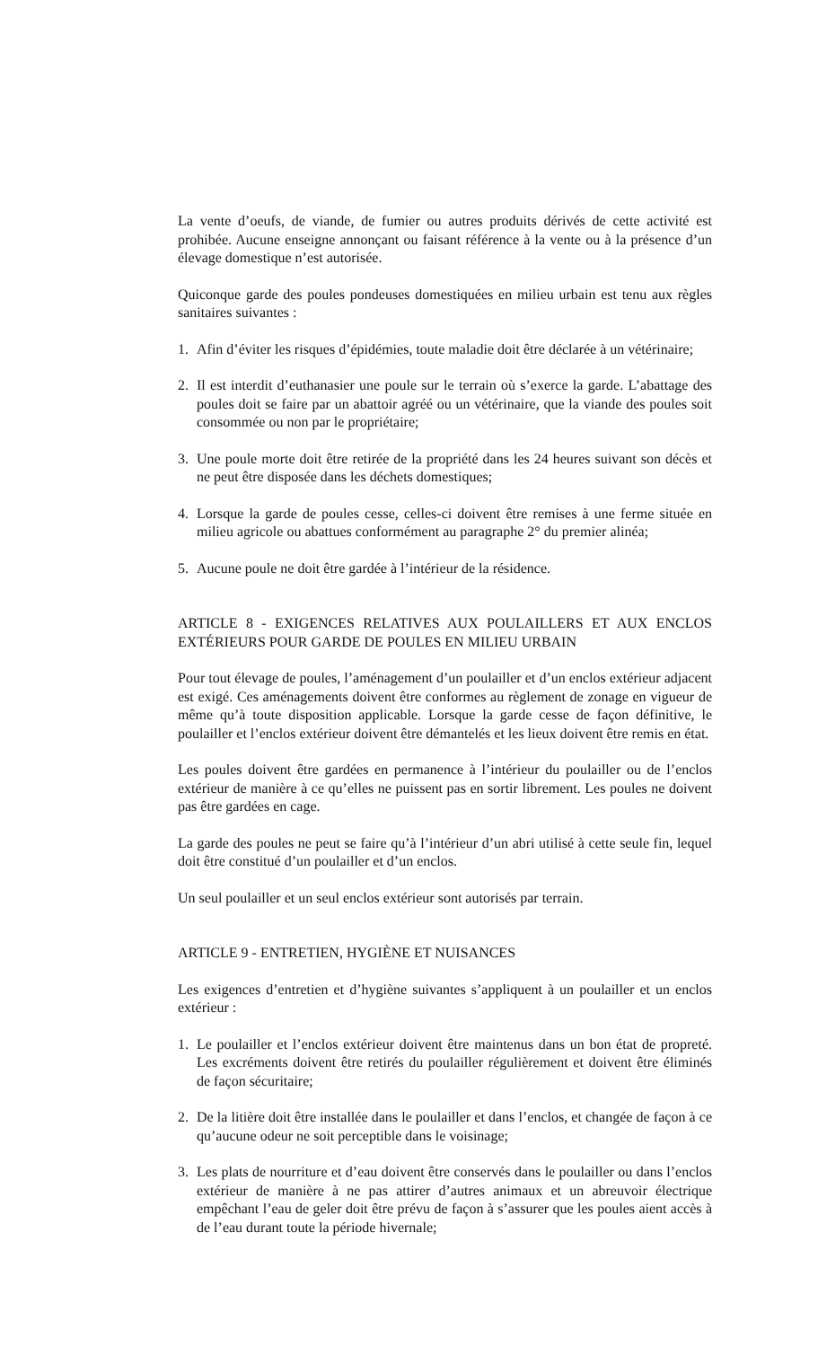La vente d’oeufs, de viande, de fumier ou autres produits dérivés de cette activité est prohibée. Aucune enseigne annonçant ou faisant référence à la vente ou à la présence d’un élevage domestique n’est autorisée.
Quiconque garde des poules pondeuses domestiquées en milieu urbain est tenu aux règles sanitaires suivantes :
1. Afin d’éviter les risques d’épidémies, toute maladie doit être déclarée à un vétérinaire;
2. Il est interdit d’euthanasier une poule sur le terrain où s’exerce la garde. L’abattage des poules doit se faire par un abattoir agréé ou un vétérinaire, que la viande des poules soit consommée ou non par le propriétaire;
3. Une poule morte doit être retirée de la propriété dans les 24 heures suivant son décès et ne peut être disposée dans les déchets domestiques;
4. Lorsque la garde de poules cesse, celles-ci doivent être remises à une ferme située en milieu agricole ou abattues conformément au paragraphe 2° du premier alinéa;
5. Aucune poule ne doit être gardée à l’intérieur de la résidence.
ARTICLE 8 - EXIGENCES RELATIVES AUX POULAILLERS ET AUX ENCLOS EXTÉRIEURS POUR GARDE DE POULES EN MILIEU URBAIN
Pour tout élevage de poules, l’aménagement d’un poulailler et d’un enclos extérieur adjacent est exigé. Ces aménagements doivent être conformes au règlement de zonage en vigueur de même qu’à toute disposition applicable. Lorsque la garde cesse de façon définitive, le poulailler et l’enclos extérieur doivent être démantelés et les lieux doivent être remis en état.
Les poules doivent être gardées en permanence à l’intérieur du poulailler ou de l’enclos extérieur de manière à ce qu’elles ne puissent pas en sortir librement. Les poules ne doivent pas être gardées en cage.
La garde des poules ne peut se faire qu’à l’intérieur d’un abri utilisé à cette seule fin, lequel doit être constitué d’un poulailler et d’un enclos.
Un seul poulailler et un seul enclos extérieur sont autorisés par terrain.
ARTICLE 9 - ENTRETIEN, HYGIÈNE ET NUISANCES
Les exigences d’entretien et d’hygiène suivantes s’appliquent à un poulailler et un enclos extérieur :
1. Le poulailler et l’enclos extérieur doivent être maintenus dans un bon état de propreté. Les excréments doivent être retirés du poulailler régulièrement et doivent être éliminés de façon sécuritaire;
2. De la litière doit être installée dans le poulailler et dans l’enclos, et changée de façon à ce qu’aucune odeur ne soit perceptible dans le voisinage;
3. Les plats de nourriture et d’eau doivent être conservés dans le poulailler ou dans l’enclos extérieur de manière à ne pas attirer d’autres animaux et un abreuvoir électrique empêchant l’eau de geler doit être prévu de façon à s’assurer que les poules aient accès à de l’eau durant toute la période hivernale;